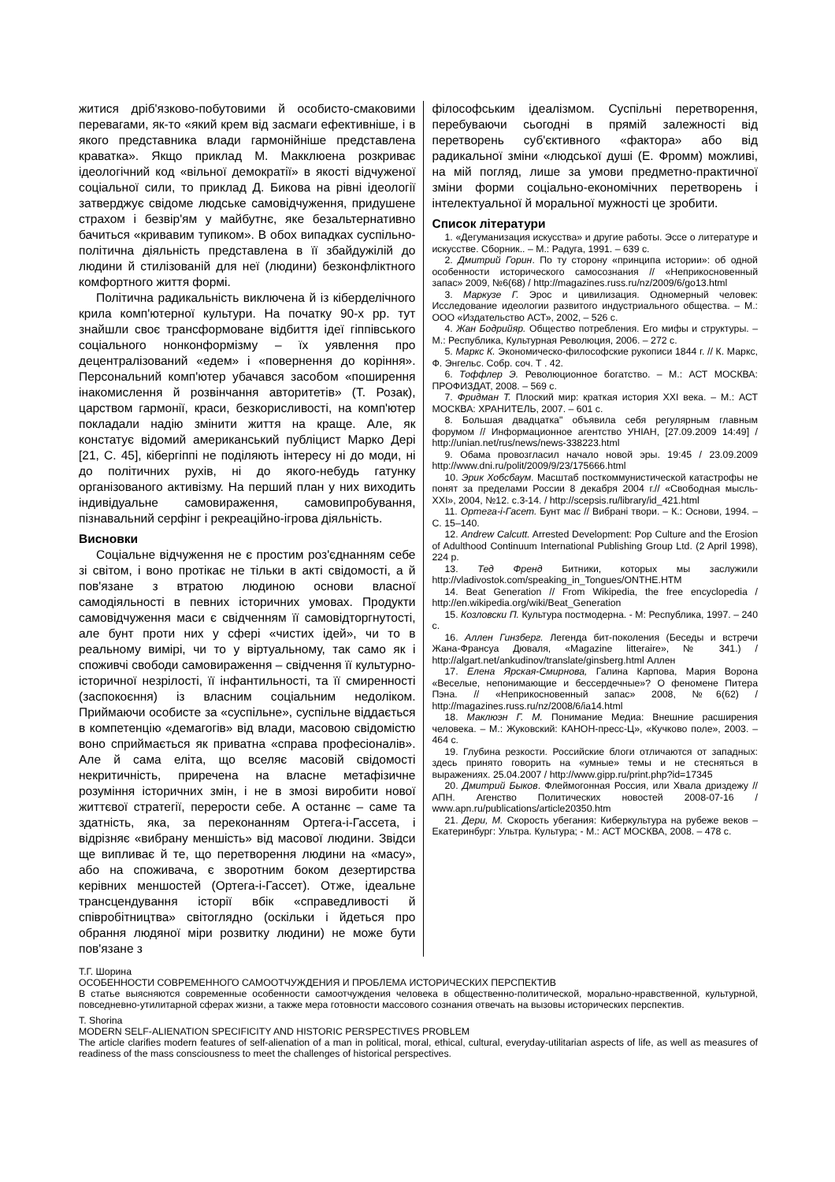житися дріб'язково-побутовими й особисто-смаковими перевагами, як-то «який крем від засмаги ефективніше, і в якого представника влади гармонійніше представлена краватка». Якщо приклад М. Макклюена розкриває ідеологічний код «вільної демократії» в якості відчуженої соціальної сили, то приклад Д. Бикова на рівні ідеології затверджує свідоме людське самовідчуження, придушене страхом і безвір'ям у майбутнє, яке безальтернативно бачиться «кривавим тупиком». В обох випадках суспільно-політична діяльність представлена в її збайдужілій до людини й стилізованій для неї (людини) безконфліктного комфортного життя формі.
Політична радикальність виключена й із кіберделічного крила комп'ютерної культури. На початку 90-х рр. тут знайшли своє трансформоване відбиття ідеї гіппівського соціального нонконформізму – їх уявлення про децентралізований «едем» і «повернення до коріння». Персональний комп'ютер убачався засобом «поширення інакомислення й розвінчання авторитетів» (Т. Розак), царством гармонії, краси, безкорисливості, на комп'ютер покладали надію змінити життя на краще. Але, як констатує відомий американський публіцист Марко Дері [21, С. 45], кібергіппі не поділяють інтересу ні до моди, ні до політичних рухів, ні до якого-небудь гатунку організованого активізму. На перший план у них виходить індивідуальне самовираження, самовипробування, пізнавальний серфінг і рекреаційно-ігрова діяльність.
Висновки
Соціальне відчуження не є простим роз'єднанням себе зі світом, і воно протікає не тільки в акті свідомості, а й пов'язане з втратою людиною основи власної самодіяльності в певних історичних умовах. Продукти самовідчуження маси є свідченням її самовідторгнутості, але бунт проти них у сфері «чистих ідей», чи то в реальному вимірі, чи то у віртуальному, так само як і споживчі свободи самовираження – свідчення її культурно-історичної незрілості, її інфантильності, та її смиренності (заспокоєння) із власним соціальним недоліком. Приймаючи особисте за «суспільне», суспільне віддається в компетенцію «демагогів» від влади, масовою свідомістю воно сприймається як приватна «справа професіоналів». Але й сама еліта, що вселяє масовій свідомості некритичність, приречена на власне метафізичне розуміння історичних змін, і не в змозі виробити нової життєвої стратегії, перерости себе. А останнє – саме та здатність, яка, за переконанням Ортега-і-Гассета, і відрізняє «вибрану меншість» від масової людини. Звідси ще випливає й те, що перетворення людини на «масу», або на споживача, є зворотним боком дезертирства керівних меншостей (Ортега-і-Гассет). Отже, ідеальне трансцендування історії вбік «справедливості й співробітництва» світоглядно (оскільки і йдеться про обрання людяної міри розвитку людини) не може бути пов'язане з
філософським ідеалізмом. Суспільні перетворення, перебуваючи сьогодні в прямій залежності від перетворень суб'єктивного «фактора» або від радикальної зміни «людської душі (Е. Фромм) можливі, на мій погляд, лише за умови предметно-практичної зміни форми соціально-економічних перетворень і інтелектуальної й моральної мужності це зробити.
Список літератури
1. «Дегуманизация искусства» и другие работы. Эссе о литературе и искусстве. Сборник.. – М.: Радуга, 1991. – 639 с.
2. Дмитрий Горин. По ту сторону «принципа истории»: об одной особенности исторического самосознания // «Неприкосновенный запас» 2009, №6(68) / http://magazines.russ.ru/nz/2009/6/go13.html
3. Маркузе Г. Эрос и цивилизация. Одномерный человек: Исследование идеологии развитого индустриального общества. – М.: ООО «Издательство АСТ», 2002, – 526 с.
4. Жан Бодрийяр. Общество потребления. Его мифы и структуры. – М.: Республика, Культурная Революция, 2006. – 272 с.
5. Маркс К. Экономическо-философские рукописи 1844 г. // К. Маркс, Ф. Энгельс. Собр. соч. Т . 42.
6. Тоффлер Э. Революционное богатство. – М.: АСТ МОСКВА: ПРОФИЗДАТ, 2008. – 569 с.
7. Фридман Т. Плоский мир: краткая история XXI века. – М.: АСТ МОСКВА: ХРАНИТЕЛЬ, 2007. – 601 с.
8. Большая двадцатка" объявила себя регулярным главным форумом // Информационное агентство УНІАН, [27.09.2009 14:49] / http://unian.net/rus/news/news-338223.html
9. Обама провозгласил начало новой эры. 19:45 / 23.09.2009 http://www.dni.ru/polit/2009/9/23/175666.html
10. Эрик Хобсбаум. Масштаб посткоммунистической катастрофы не понят за пределами России 8 декабря 2004 г.// «Свободная мысль-XXI», 2004, №12. с.3-14. / http://scepsis.ru/library/id_421.html
11. Ортега-і-Гасет. Бунт мас // Вибрані твори. – К.: Основи, 1994. – С. 15–140.
12. Andrew Calcutt. Arrested Development: Pop Culture and the Erosion of Adulthood Continuum International Publishing Group Ltd. (2 April 1998), 224 p.
13. Тед Френд Битники, которых мы заслужили http://vladivostok.com/speaking_in_Tongues/ONTHE.HTM
14. Beat Generation // From Wikipedia, the free encyclopedia / http://en.wikipedia.org/wiki/Beat_Generation
15. Козловски П. Культура постмодерна. - М: Республика, 1997. – 240 с.
16. Аллен Гинзберг. Легенда бит-поколения (Беседы и встречи Жана-Франсуа Дюваля, «Magazine litteraire», № 341.) / http://algart.net/ankudinov/translate/ginsberg.html Аллен
17. Елена Ярская-Смирнова, Галина Карпова, Мария Ворона «Веселые, непонимающие и бессердечные»? О феномене Питера Пэна. // «Неприкосновенный запас» 2008, №6(62) / http://magazines.russ.ru/nz/2008/6/ia14.html
18. Маклюэн Г. М. Понимание Медиа: Внешние расширения человека. – М.: Жуковский: КАНОН-пресс-Ц», «Кучково поле», 2003. – 464 с.
19. Глубина резкости. Российские блоги отличаются от западных: здесь принято говорить на «умные» темы и не стесняться в выражениях. 25.04.2007 / http://www.gipp.ru/print.php?id=17345
20. Дмитрий Быков. Флеймогонная Россия, или Хвала дриздежу // АПН. Агенство Политических новостей 2008-07-16 / www.apn.ru/publications/article20350.htm
21. Дери, М. Скорость убегания: Киберкультура на рубеже веков – Екатеринбург: Ультра. Культура; - М.: АСТ МОСКВА, 2008. – 478 с.
Т.Г. Шорина
ОСОБЕННОСТИ СОВРЕМЕННОГО САМООТЧУЖДЕНИЯ И ПРОБЛЕМА ИСТОРИЧЕСКИХ ПЕРСПЕКТИВ
В статье выясняются современные особенности самоотчуждения человека в общественно-политической, морально-нравственной, культурной, повседневно-утилитарной сферах жизни, а также мера готовности массового сознания отвечать на вызовы исторических перспектив.
T. Shorina
MODERN SELF-ALIENATION SPECIFICITY AND HISTORIC PERSPECTIVES PROBLEM
The article clarifies modern features of self-alienation of a man in political, moral, ethical, cultural, everyday-utilitarian aspects of life, as well as measures of readiness of the mass consciousness to meet the challenges of historical perspectives.